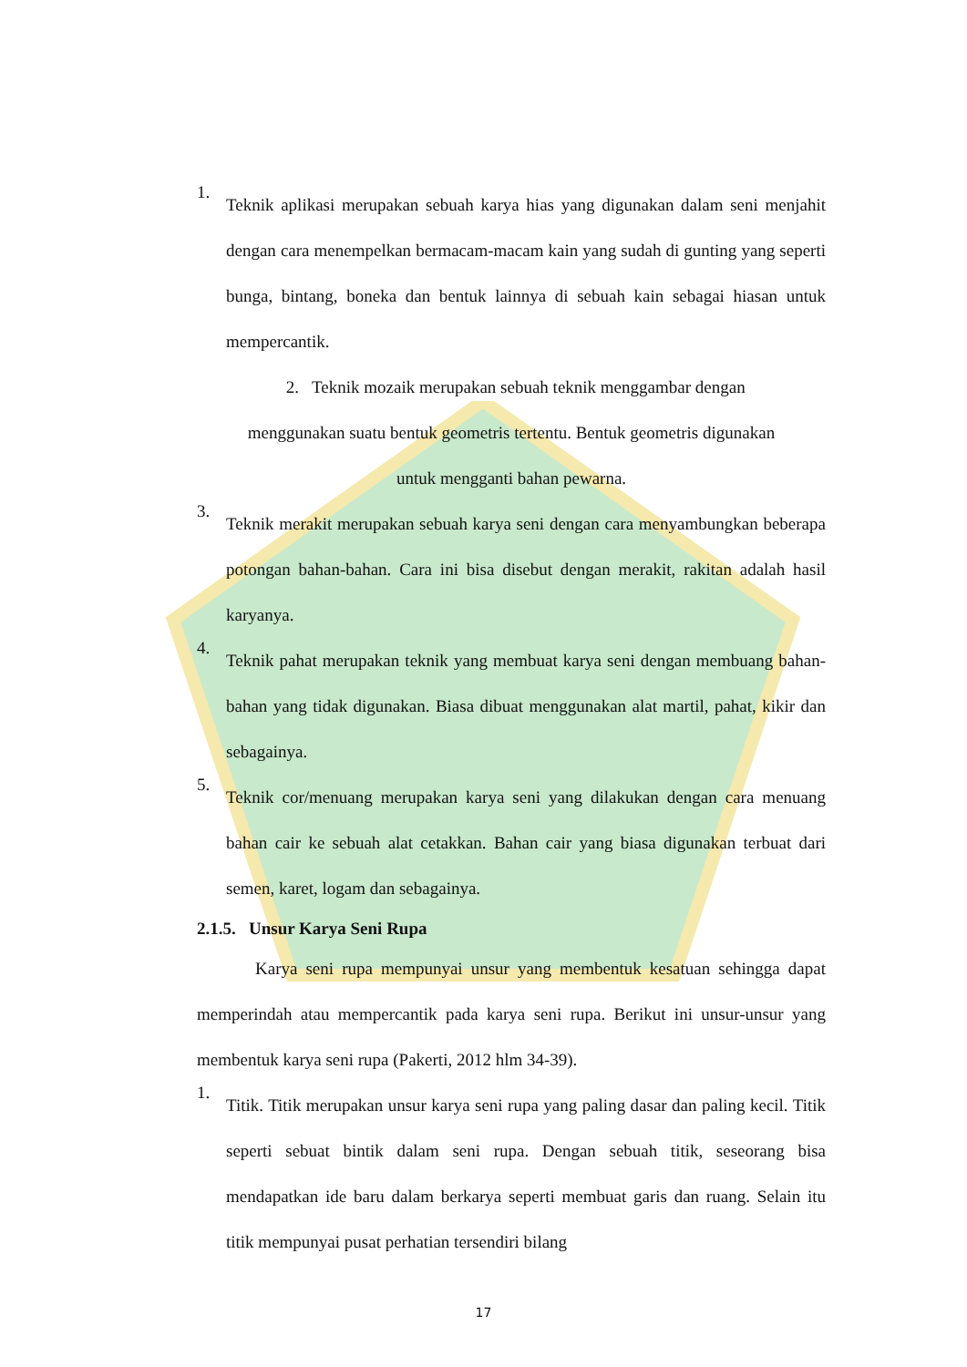1.
Teknik aplikasi merupakan sebuah karya hias yang digunakan dalam seni menjahit dengan cara menempelkan bermacam-macam kain yang sudah di gunting yang seperti bunga, bintang, boneka dan bentuk lainnya di sebuah kain sebagai hiasan untuk mempercantik.
2. Teknik mozaik merupakan sebuah teknik menggambar dengan
menggunakan suatu bentuk geometris tertentu. Bentuk geometris digunakan
untuk mengganti bahan pewarna.
3.
Teknik merakit merupakan sebuah karya seni dengan cara menyambungkan beberapa potongan bahan-bahan. Cara ini bisa disebut dengan merakit, rakitan adalah hasil karyanya.
4.
Teknik pahat merupakan teknik yang membuat karya seni dengan membuang bahan-bahan yang tidak digunakan. Biasa dibuat menggunakan alat martil, pahat, kikir dan sebagainya.
5.
Teknik cor/menuang merupakan karya seni yang dilakukan dengan cara menuang bahan cair ke sebuah alat cetakkan. Bahan cair yang biasa digunakan terbuat dari semen, karet, logam dan sebagainya.
2.1.5. Unsur Karya Seni Rupa
Karya seni rupa mempunyai unsur yang membentuk kesatuan sehingga dapat memperindah atau mempercantik pada karya seni rupa. Berikut ini unsur-unsur yang membentuk karya seni rupa (Pakerti, 2012 hlm 34-39).
1.
Titik. Titik merupakan unsur karya seni rupa yang paling dasar dan paling kecil. Titik seperti sebuat bintik dalam seni rupa. Dengan sebuah titik, seseorang bisa mendapatkan ide baru dalam berkarya seperti membuat garis dan ruang. Selain itu titik mempunyai pusat perhatian tersendiri bilang
17